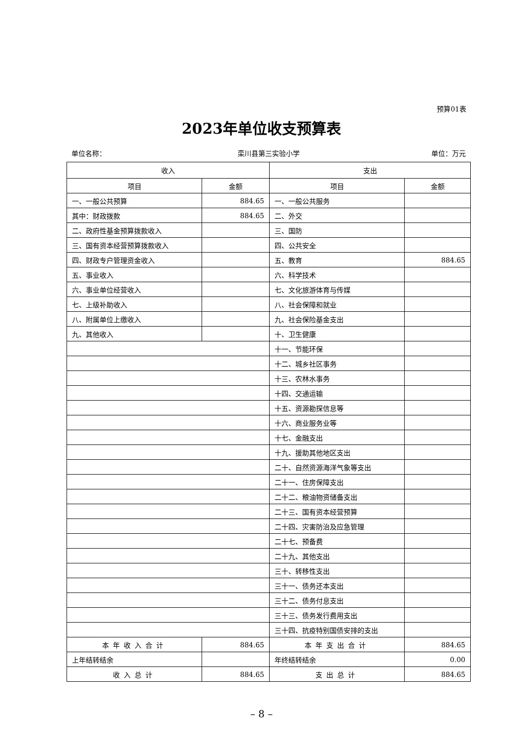预算01表
2023年单位收支预算表
单位名称： 栾川县第三实验小学 单位：万元
| 收入 | | 支出 | |
| --- | --- | --- | --- |
| 项目 | 金额 | 项目 | 金额 |
| 一、一般公共预算 | 884.65 | 一、一般公共服务 | |
| 其中：财政拨款 | 884.65 | 二、外交 | |
| 二、政府性基金预算拨款收入 | | 三、国防 | |
| 三、国有资本经营预算拨款收入 | | 四、公共安全 | |
| 四、财政专户管理资金收入 | | 五、教育 | 884.65 |
| 五、事业收入 | | 六、科学技术 | |
| 六、事业单位经营收入 | | 七、文化旅游体育与传媒 | |
| 七、上级补助收入 | | 八、社会保障和就业 | |
| 八、附属单位上缴收入 | | 九、社会保险基金支出 | |
| 九、其他收入 | | 十、卫生健康 | |
| | | 十一、节能环保 | |
| | | 十二、城乡社区事务 | |
| | | 十三、农林水事务 | |
| | | 十四、交通运输 | |
| | | 十五、资源勘探信息等 | |
| | | 十六、商业服务业等 | |
| | | 十七、金融支出 | |
| | | 十九、援助其他地区支出 | |
| | | 二十、自然资源海洋气象等支出 | |
| | | 二十一、住房保障支出 | |
| | | 二十二、粮油物资储备支出 | |
| | | 二十三、国有资本经营预算 | |
| | | 二十四、灾害防治及应急管理 | |
| | | 二十七、预备费 | |
| | | 二十九、其他支出 | |
| | | 三十、转移性支出 | |
| | | 三十一、债务还本支出 | |
| | | 三十二、债务付息支出 | |
| | | 三十三、债务发行费用支出 | |
| | | 三十四、抗疫特别国债安排的支出 | |
| 本年收入合计 | 884.65 | 本年支出合计 | 884.65 |
| 上年结转结余 | | 年终结转结余 | 0.00 |
| 收入总计 | 884.65 | 支出总计 | 884.65 |
– 8 –